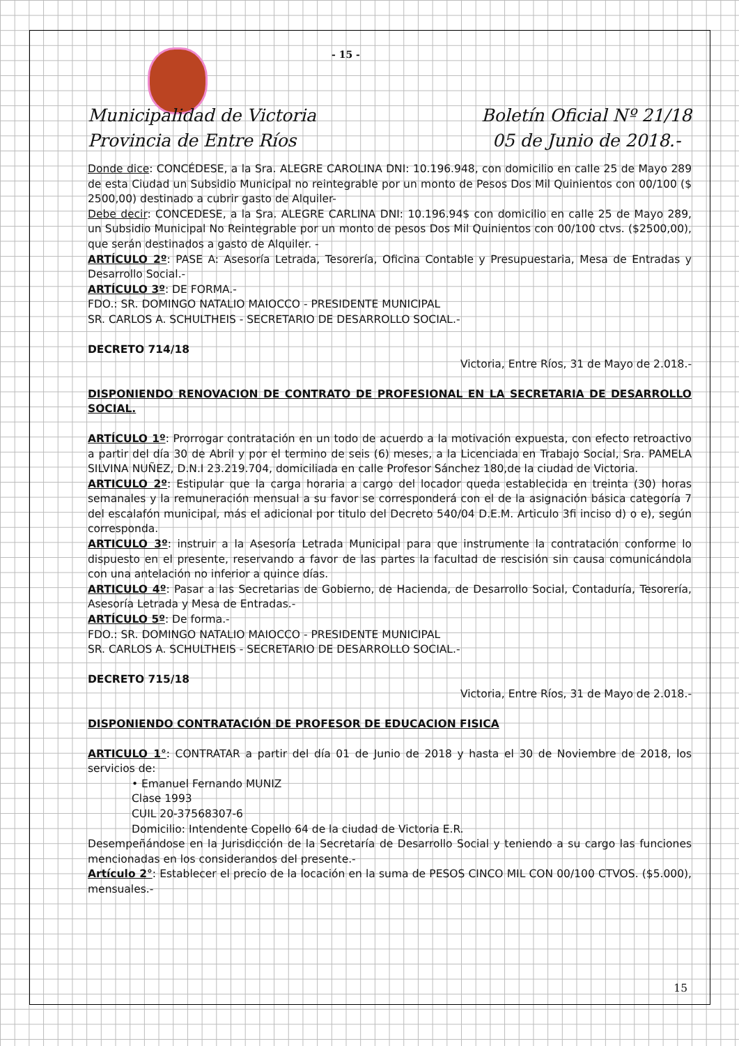- 15 -
Municipalidad de Victoria
Provincia de Entre Ríos
Boletín Oficial Nº 21/18
05 de Junio de 2018.-
Donde dice: CONCÉDESE, a la Sra. ALEGRE CAROLINA DNI: 10.196.948, con domicilio en calle 25 de Mayo 289 de esta Ciudad un Subsidio Municipal no reintegrable por un monto de Pesos Dos Mil Quinientos con 00/100 ($ 2500,00) destinado a cubrir gasto de Alquiler-
Debe decir: CONCEDESE, a la Sra. ALEGRE CARLINA DNI: 10.196.94$ con domicilio en calle 25 de Mayo 289, un Subsidio Municipal No Reintegrable por un monto de pesos Dos Mil Quinientos con 00/100 ctvs. ($2500,00), que serán destinados a gasto de Alquiler. -
ARTÍCULO 2º: PASE A: Asesoría Letrada, Tesorería, Oficina Contable y Presupuestaria, Mesa de Entradas y Desarrollo Social.-
ARTÍCULO 3º: DE FORMA.-
FDO.: SR. DOMINGO NATALIO MAIOCCO - PRESIDENTE MUNICIPAL
SR. CARLOS A. SCHULTHEIS - SECRETARIO DE DESARROLLO SOCIAL.-
DECRETO 714/18
Victoria, Entre Ríos, 31 de Mayo de 2.018.-
DISPONIENDO RENOVACION DE CONTRATO DE PROFESIONAL EN LA SECRETARIA DE DESARROLLO SOCIAL.
ARTÍCULO 1º: Prorrogar contratación en un todo de acuerdo a la motivación expuesta, con efecto retroactivo a partir del día 30 de Abril y por el termino de seis (6) meses, a la Licenciada en Trabajo Social, Sra. PAMELA SILVINA NUÑEZ, D.N.I 23.219.704, domiciliada en calle Profesor Sánchez 180,de la ciudad de Victoria.
ARTICULO 2º: Estipular que la carga horaria a cargo del locador queda establecida en treinta (30) horas semanales y la remuneración mensual a su favor se corresponderá con el de la asignación básica categoría 7 del escalafón municipal, más el adicional por titulo del Decreto 540/04 D.E.M. Articulo 3fi inciso d) o e), según corresponda.
ARTICULO 3º: instruir a la Asesoría Letrada Municipal para que instrumente la contratación conforme lo dispuesto en el presente, reservando a favor de las partes la facultad de rescisión sin causa comunicándola con una antelación no inferior a quince días.
ARTICULO 4º: Pasar a las Secretarias de Gobierno, de Hacienda, de Desarrollo Social, Contaduría, Tesorería, Asesoría Letrada y Mesa de Entradas.-
ARTÍCULO 5º: De forma.-
FDO.: SR. DOMINGO NATALIO MAIOCCO - PRESIDENTE MUNICIPAL
SR. CARLOS A. SCHULTHEIS - SECRETARIO DE DESARROLLO SOCIAL.-
DECRETO 715/18
Victoria, Entre Ríos, 31 de Mayo de 2.018.-
DISPONIENDO CONTRATACIÓN DE PROFESOR DE EDUCACION FISICA
ARTICULO 1°: CONTRATAR a partir del día 01 de Junio de 2018 y hasta el 30 de Noviembre de 2018, los servicios de:
• Emanuel Fernando MUNIZ
Clase 1993
CUIL 20-37568307-6
Domicilio: Intendente Copello 64 de la ciudad de Victoria E.R.
Desempeñándose en la Jurisdicción de la Secretaría de Desarrollo Social y teniendo a su cargo las funciones mencionadas en los considerandos del presente.-
Artículo 2°: Establecer el precio de la locación en la suma de PESOS CINCO MIL CON 00/100 CTVOS. ($5.000), mensuales.-
15